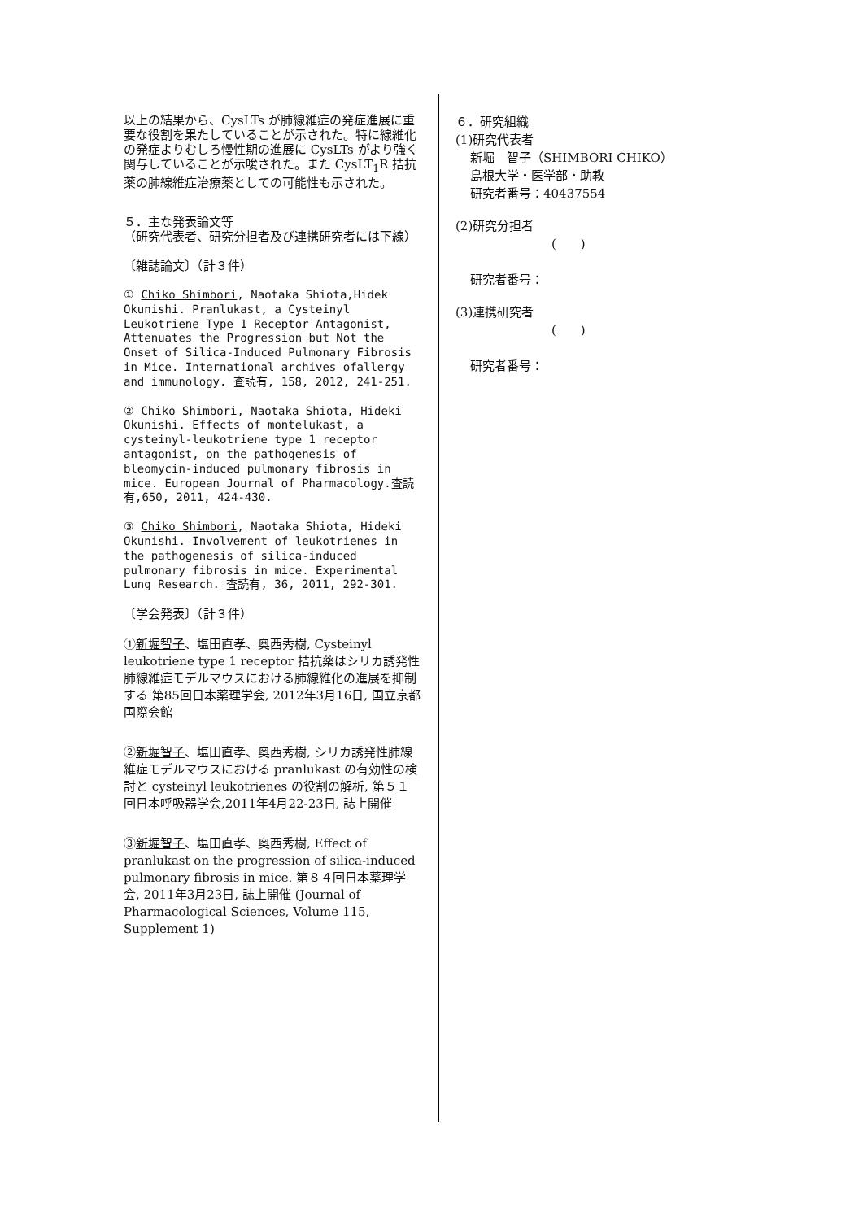以上の結果から、CysLTs が肺線維症の発症進展に重要な役割を果たしていることが示された。特に線維化の発症よりむしろ慢性期の進展に CysLTs がより強く関与していることが示唆された。また CysLT<sub>1</sub>R 拮抗薬の肺線維症治療薬としての可能性も示された。
５．主な発表論文等
（研究代表者、研究分担者及び連携研究者には下線）
〔雑誌論文〕（計３件）
① Chiko Shimbori, Naotaka Shiota,Hidek Okunishi. Pranlukast, a Cysteinyl Leukotriene Type 1 Receptor Antagonist, Attenuates the Progression but Not the Onset of Silica-Induced Pulmonary Fibrosis in Mice. International archives ofallergy and immunology. 査読有, 158, 2012, 241-251.
② Chiko Shimbori, Naotaka Shiota, Hideki Okunishi. Effects of montelukast, a cysteinyl-leukotriene type 1 receptor antagonist, on the pathogenesis of bleomycin-induced pulmonary fibrosis in mice. European Journal of Pharmacology.査読有,650, 2011, 424-430.
③ Chiko Shimbori, Naotaka Shiota, Hideki Okunishi. Involvement of leukotrienes in the pathogenesis of silica-induced pulmonary fibrosis in mice. Experimental Lung Research. 査読有, 36, 2011, 292-301.
〔学会発表〕（計３件）
①新堀智子、塩田直孝、奥西秀樹, Cysteinyl leukotriene type 1 receptor 拮抗薬はシリカ誘発性肺線維症モデルマウスにおける肺線維化の進展を抑制する 第85回日本薬理学会, 2012年3月16日, 国立京都国際会館
②新堀智子、塩田直孝、奥西秀樹, シリカ誘発性肺線維症モデルマウスにおける pranlukast の有効性の検討と cysteinyl leukotrienes の役割の解析, 第５１回日本呼吸器学会,2011年4月22-23日, 誌上開催
③新堀智子、塩田直孝、奥西秀樹, Effect of pranlukast on the progression of silica-induced pulmonary fibrosis in mice. 第８４回日本薬理学会, 2011年3月23日, 誌上開催 (Journal of Pharmacological Sciences, Volume 115, Supplement 1)
６．研究組織
(1)研究代表者
新堀　智子（SHIMBORI CHIKO）
島根大学・医学部・助教
研究者番号：40437554
(2)研究分担者
(　　)
研究者番号：
(3)連携研究者
(　　)
研究者番号：